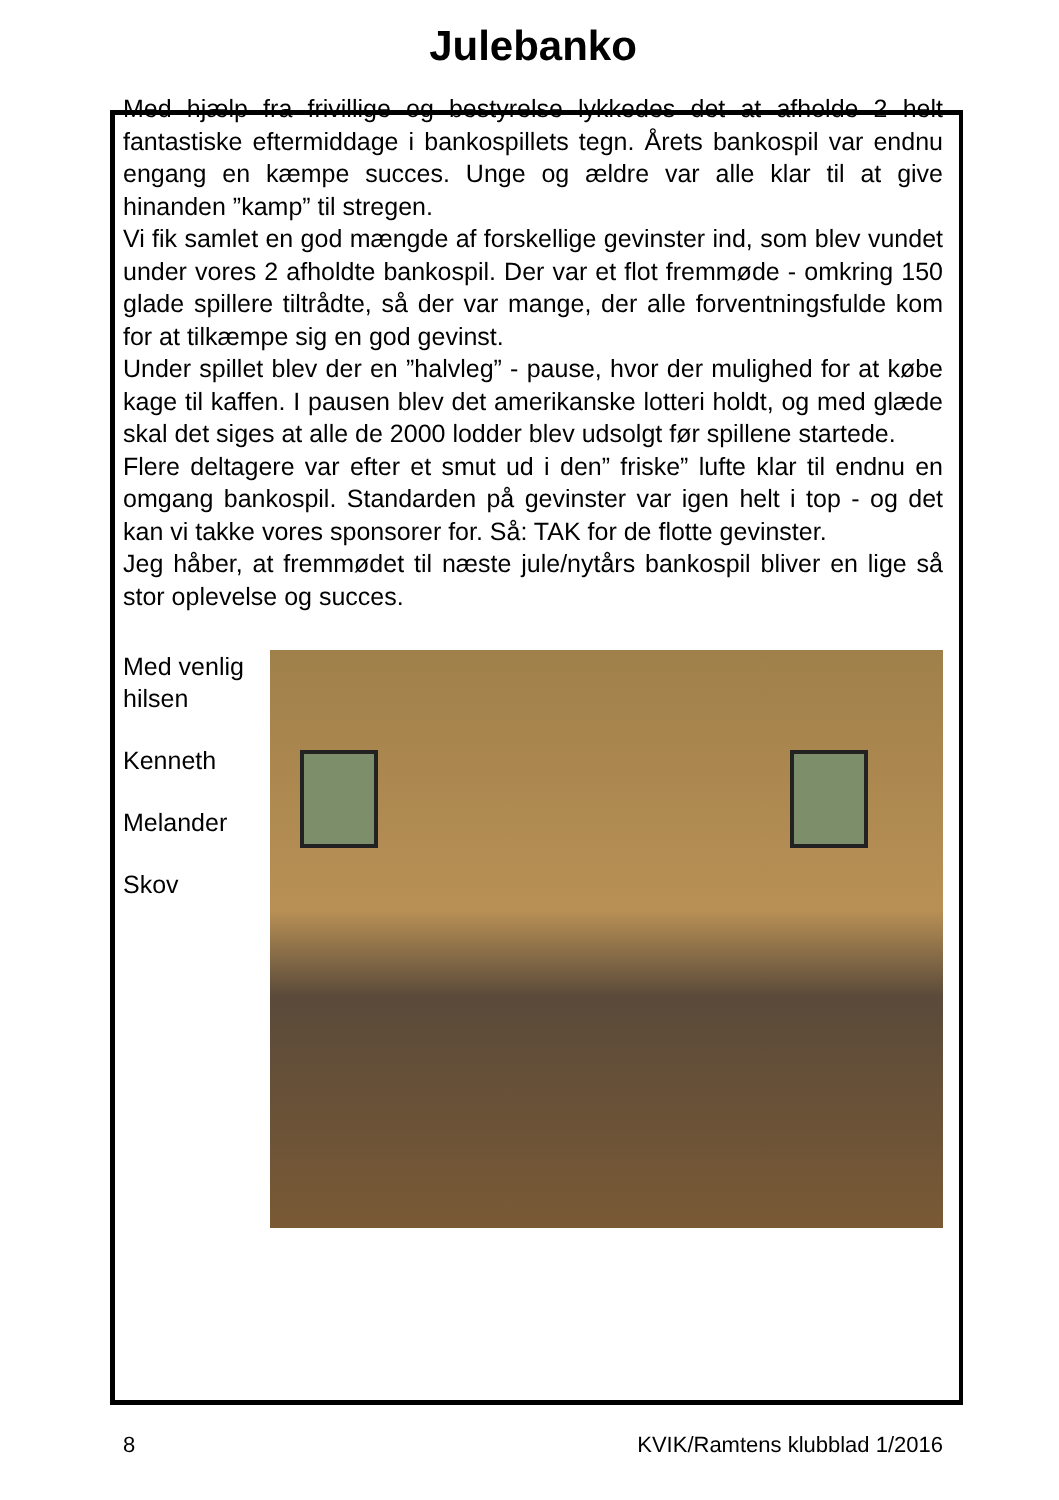Julebanko
Med hjælp fra frivillige og bestyrelse lykkedes det at afholde 2 helt fantastiske eftermiddage i bankospillets tegn. Årets bankospil var endnu engang en kæmpe succes. Unge og ældre var alle klar til at give hinanden ”kamp” til stregen.
Vi fik samlet en god mængde af forskellige gevinster ind, som blev vundet under vores 2 afholdte bankospil. Der var et flot fremmøde - omkring 150 glade spillere tiltrådte, så der var mange, der alle forventningsfulde kom for at tilkæmpe sig en god gevinst.
Under spillet blev der en ”halvleg” - pause, hvor der mulighed for at købe kage til kaffen. I pausen blev det amerikanske lotteri holdt, og med glæde skal det siges at alle de 2000 lodder blev udsolgt før spillene startede.
Flere deltagere var efter et smut ud i den” friske” lufte klar til endnu en omgang bankospil. Standarden på gevinster var igen helt i top - og det kan vi takke vores sponsorer for. Så: TAK for de flotte gevinster.
Jeg håber, at fremmødet til næste jule/nytårs bankospil bliver en lige så stor oplevelse og succes.
Med venlig hilsen
Kenneth
Melander
Skov
8 KVIK/Ramtens klubblad 1/2016